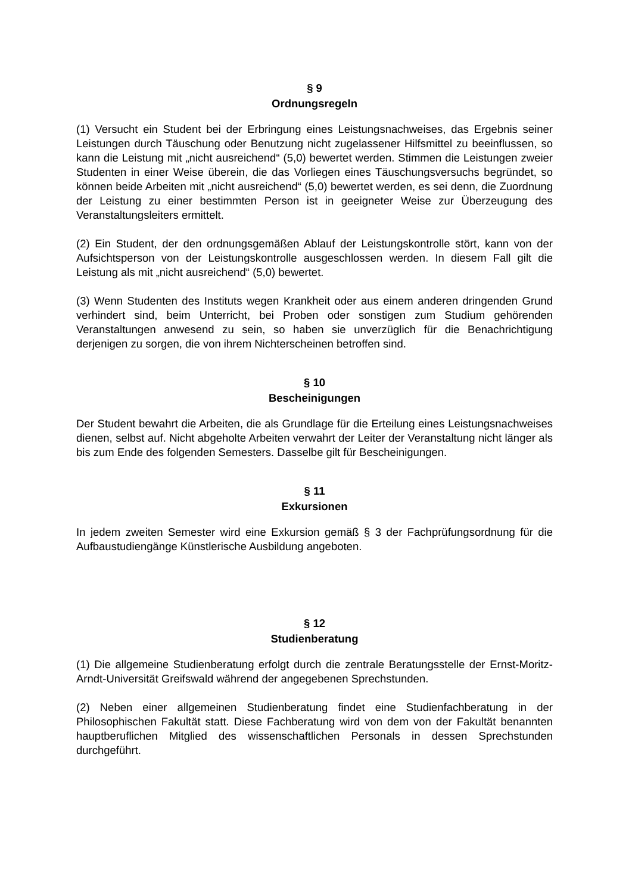§ 9
Ordnungsregeln
(1) Versucht ein Student bei der Erbringung eines Leistungsnachweises, das Ergebnis seiner Leistungen durch Täuschung oder Benutzung nicht zugelassener Hilfsmittel zu beeinflussen, so kann die Leistung mit „nicht ausreichend“ (5,0) bewertet werden. Stimmen die Leistungen zweier Studenten in einer Weise überein, die das Vorliegen eines Täuschungsversuchs begründet, so können beide Arbeiten mit „nicht ausreichend“ (5,0) bewertet werden, es sei denn, die Zuordnung der Leistung zu einer bestimmten Person ist in geeigneter Weise zur Überzeugung des Veranstaltungsleiters ermittelt.
(2) Ein Student, der den ordnungsgemäßen Ablauf der Leistungskontrolle stört, kann von der Aufsichtsperson von der Leistungskontrolle ausgeschlossen werden. In diesem Fall gilt die Leistung als mit „nicht ausreichend“ (5,0) bewertet.
(3) Wenn Studenten des Instituts wegen Krankheit oder aus einem anderen dringenden Grund verhindert sind, beim Unterricht, bei Proben oder sonstigen zum Studium gehörenden Veranstaltungen anwesend zu sein, so haben sie unverzüglich für die Benachrichtigung derjenigen zu sorgen, die von ihrem Nichterscheinen betroffen sind.
§ 10
Bescheinigungen
Der Student bewahrt die Arbeiten, die als Grundlage für die Erteilung eines Leistungsnachweises dienen, selbst auf. Nicht abgeholte Arbeiten verwahrt der Leiter der Veranstaltung nicht länger als bis zum Ende des folgenden Semesters. Dasselbe gilt für Bescheinigungen.
§ 11
Exkursionen
In jedem zweiten Semester wird eine Exkursion gemäß § 3 der Fachprüfungsordnung für die Aufbaustudiengänge Künstlerische Ausbildung angeboten.
§ 12
Studienberatung
(1) Die allgemeine Studienberatung erfolgt durch die zentrale Beratungsstelle der Ernst-Moritz-Arndt-Universität Greifswald während der angegebenen Sprechstunden.
(2) Neben einer allgemeinen Studienberatung findet eine Studienfachberatung in der Philosophischen Fakultät statt. Diese Fachberatung wird von dem von der Fakultät benannten hauptberuflichen Mitglied des wissenschaftlichen Personals in dessen Sprechstunden durchgeführt.